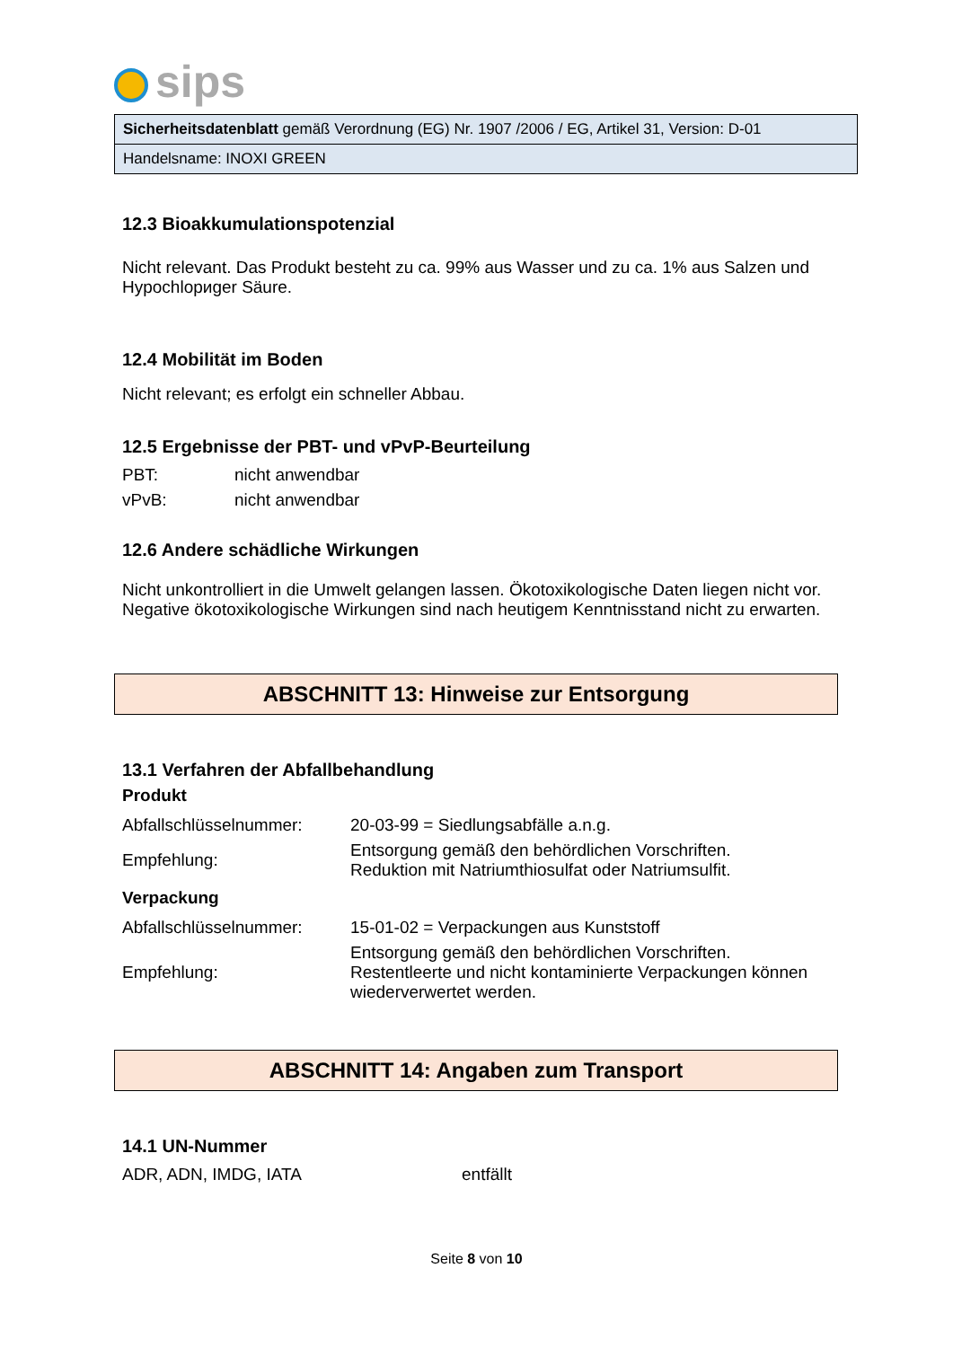sips
Sicherheitsdatenblatt gemäß Verordnung (EG) Nr. 1907 /2006 / EG, Artikel 31, Version: D-01
Handelsname: INOXI GREEN
12.3 Bioakkumulationspotenzial
Nicht relevant. Das Produkt besteht zu ca. 99% aus Wasser und zu ca. 1% aus Salzen und Hypochlориger Säure.
12.4 Mobilität im Boden
Nicht relevant; es erfolgt ein schneller Abbau.
12.5 Ergebnisse der PBT- und vPvP-Beurteilung
| PBT: | nicht anwendbar |
| vPvB: | nicht anwendbar |
12.6 Andere schädliche Wirkungen
Nicht unkontrolliert in die Umwelt gelangen lassen. Ökotoxikologische Daten liegen nicht vor. Negative ökotoxikologische Wirkungen sind nach heutigem Kenntnisstand nicht zu erwarten.
ABSCHNITT 13: Hinweise zur Entsorgung
13.1 Verfahren der Abfallbehandlung
Produkt
| Abfallschlüsselnummer: | 20-03-99 = Siedlungsabfälle a.n.g. |
| Empfehlung: | Entsorgung gemäß den behördlichen Vorschriften. Reduktion mit Natriumthiosulfat oder Natriumsulfit. |
Verpackung
| Abfallschlüsselnummer: | 15-01-02 = Verpackungen aus Kunststoff |
| Empfehlung: | Entsorgung gemäß den behördlichen Vorschriften. Restentleerte und nicht kontaminierte Verpackungen können wiederverwertet werden. |
ABSCHNITT 14: Angaben zum Transport
14.1 UN-Nummer
| ADR, ADN, IMDG, IATA | entfällt |
Seite 8 von 10